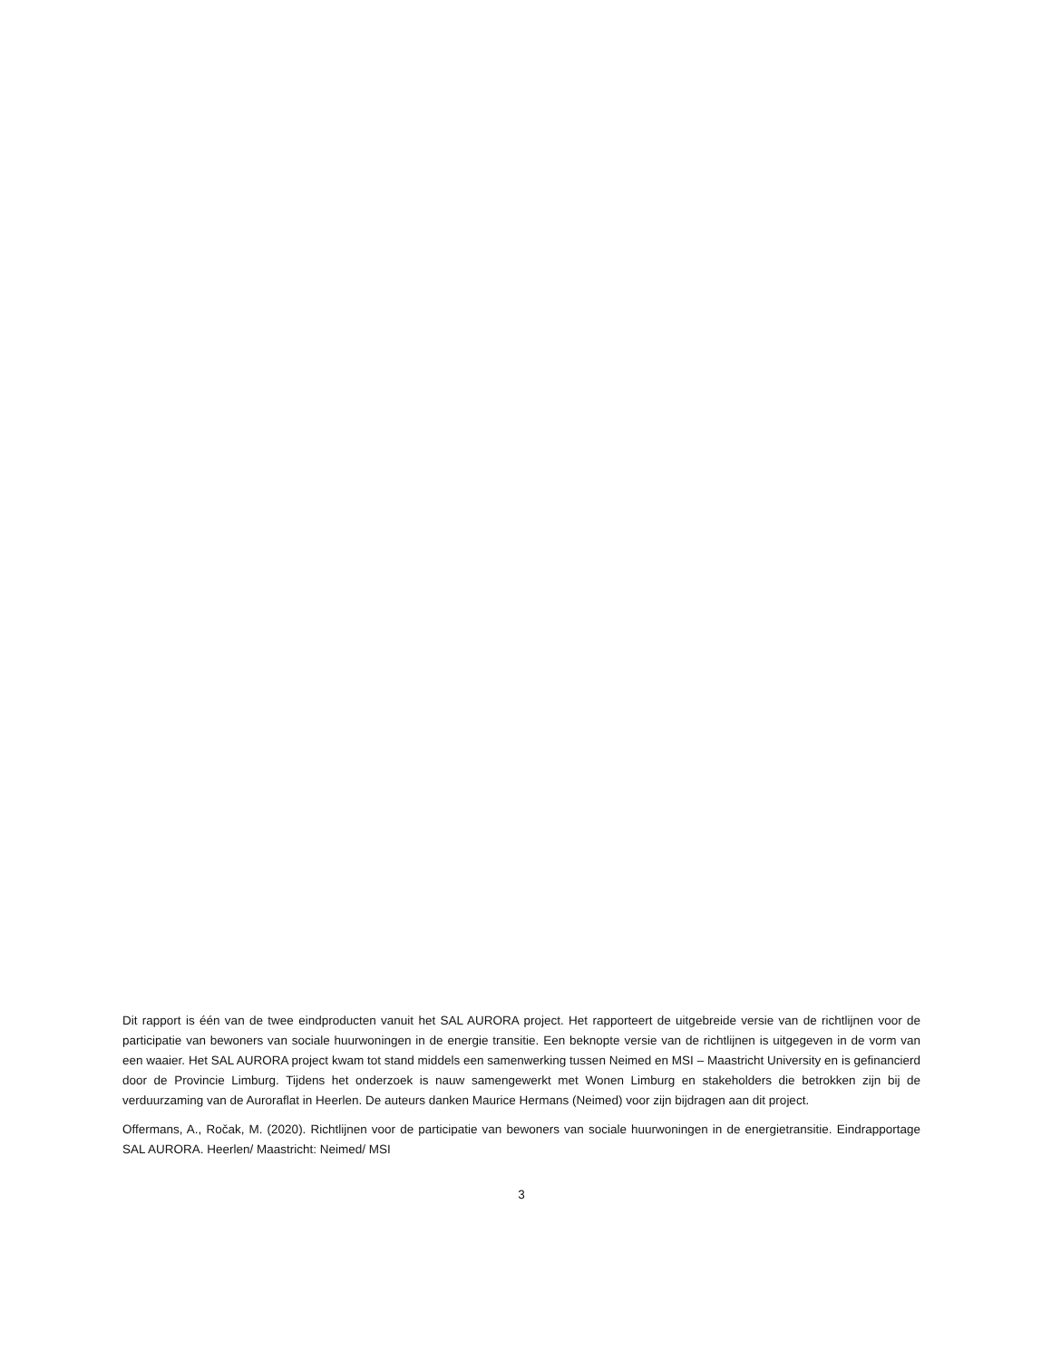Dit rapport is één van de twee eindproducten vanuit het SAL AURORA project. Het rapporteert de uitgebreide versie van de richtlijnen voor de participatie van bewoners van sociale huurwoningen in de energie transitie. Een beknopte versie van de richtlijnen is uitgegeven in de vorm van een waaier. Het SAL AURORA project kwam tot stand middels een samenwerking tussen Neimed en MSI – Maastricht University en is gefinancierd door de Provincie Limburg. Tijdens het onderzoek is nauw samengewerkt met Wonen Limburg en stakeholders die betrokken zijn bij de verduurzaming van de Auroraflat in Heerlen. De auteurs danken Maurice Hermans (Neimed) voor zijn bijdragen aan dit project.
Offermans, A., Ročak, M. (2020). Richtlijnen voor de participatie van bewoners van sociale huurwoningen in de energietransitie. Eindrapportage SAL AURORA. Heerlen/ Maastricht: Neimed/ MSI
3